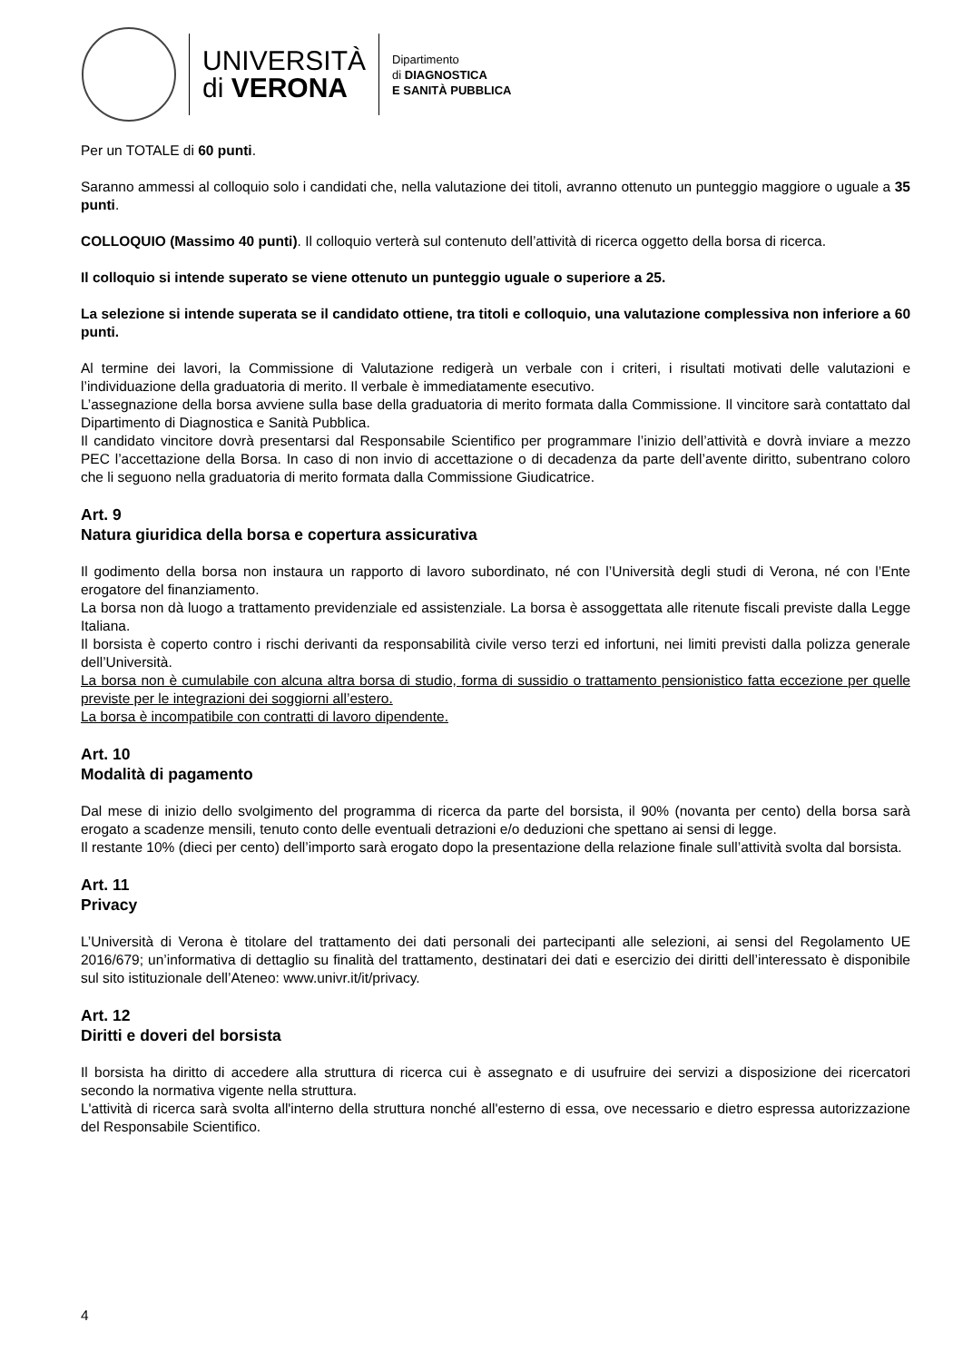UNIVERSITÀ
di VERONA
Dipartimento
di DIAGNOSTICA
E SANITÀ PUBBLICA
Per un TOTALE di 60 punti.
Saranno ammessi al colloquio solo i candidati che, nella valutazione dei titoli, avranno ottenuto un punteggio maggiore o uguale a 35 punti.
COLLOQUIO (Massimo 40 punti). Il colloquio verterà sul contenuto dell’attività di ricerca oggetto della borsa di ricerca.
Il colloquio si intende superato se viene ottenuto un punteggio uguale o superiore a 25.
La selezione si intende superata se il candidato ottiene, tra titoli e colloquio, una valutazione complessiva non inferiore a 60 punti.
Al termine dei lavori, la Commissione di Valutazione redigerà un verbale con i criteri, i risultati motivati delle valutazioni e l’individuazione della graduatoria di merito. Il verbale è immediatamente esecutivo.
L’assegnazione della borsa avviene sulla base della graduatoria di merito formata dalla Commissione. Il vincitore sarà contattato dal Dipartimento di Diagnostica e Sanità Pubblica.
Il candidato vincitore dovrà presentarsi dal Responsabile Scientifico per programmare l’inizio dell’attività e dovrà inviare a mezzo PEC l’accettazione della Borsa. In caso di non invio di accettazione o di decadenza da parte dell’avente diritto, subentrano coloro che li seguono nella graduatoria di merito formata dalla Commissione Giudicatrice.
Art. 9
Natura giuridica della borsa e copertura assicurativa
Il godimento della borsa non instaura un rapporto di lavoro subordinato, né con l’Università degli studi di Verona, né con l’Ente erogatore del finanziamento.
La borsa non dà luogo a trattamento previdenziale ed assistenziale. La borsa è assoggettata alle ritenute fiscali previste dalla Legge Italiana.
Il borsista è coperto contro i rischi derivanti da responsabilità civile verso terzi ed infortuni, nei limiti previsti dalla polizza generale dell’Università.
La borsa non è cumulabile con alcuna altra borsa di studio, forma di sussidio o trattamento pensionistico fatta eccezione per quelle previste per le integrazioni dei soggiorni all’estero.
La borsa è incompatibile con contratti di lavoro dipendente.
Art. 10
Modalità di pagamento
Dal mese di inizio dello svolgimento del programma di ricerca da parte del borsista, il 90% (novanta per cento) della borsa sarà erogato a scadenze mensili, tenuto conto delle eventuali detrazioni e/o deduzioni che spettano ai sensi di legge.
Il restante 10% (dieci per cento) dell’importo sarà erogato dopo la presentazione della relazione finale sull’attività svolta dal borsista.
Art. 11
Privacy
L’Università di Verona è titolare del trattamento dei dati personali dei partecipanti alle selezioni, ai sensi del Regolamento UE 2016/679; un’informativa di dettaglio su finalità del trattamento, destinatari dei dati e esercizio dei diritti dell’interessato è disponibile sul sito istituzionale dell’Ateneo: www.univr.it/it/privacy.
Art. 12
Diritti e doveri del borsista
Il borsista ha diritto di accedere alla struttura di ricerca cui è assegnato e di usufruire dei servizi a disposizione dei ricercatori secondo la normativa vigente nella struttura.
L'attività di ricerca sarà svolta all'interno della struttura nonché all'esterno di essa, ove necessario e dietro espressa autorizzazione del Responsabile Scientifico.
4